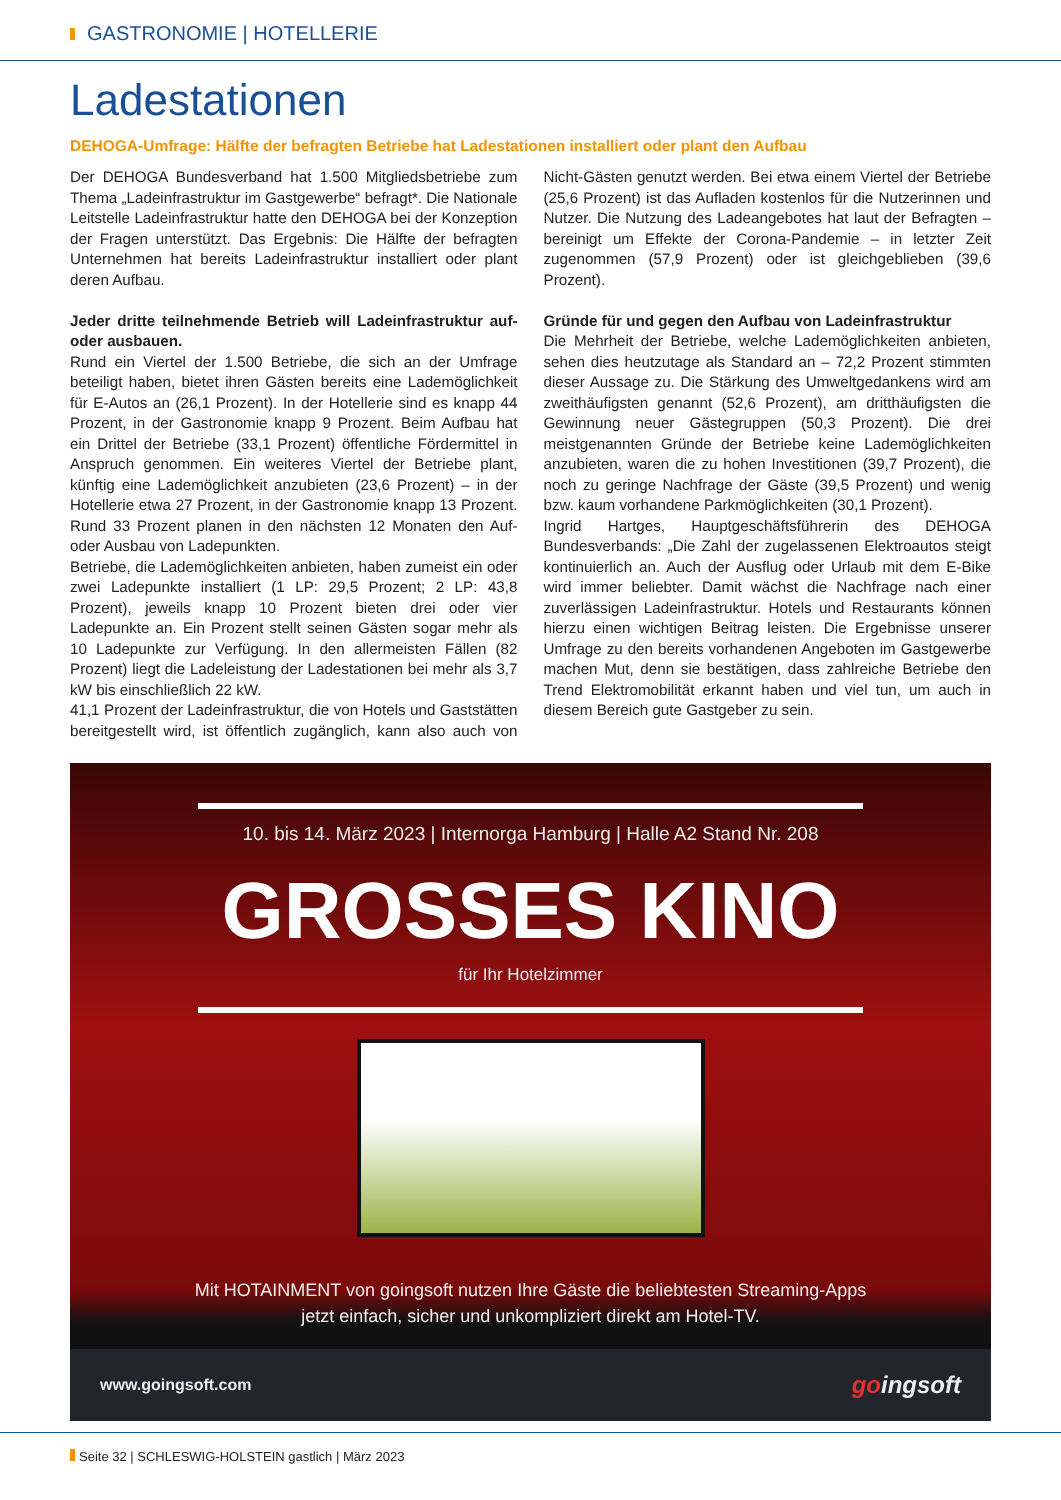GASTRONOMIE | HOTELLERIE
Ladestationen
DEHOGA-Umfrage: Hälfte der befragten Betriebe hat Ladestationen installiert oder plant den Aufbau
Der DEHOGA Bundesverband hat 1.500 Mitgliedsbetriebe zum Thema „Ladeinfrastruktur im Gastgewerbe“ befragt*. Die Nationale Leitstelle Ladeinfrastruktur hatte den DEHOGA bei der Konzeption der Fragen unterstützt. Das Ergebnis: Die Hälfte der befragten Unternehmen hat bereits Ladeinfrastruktur installiert oder plant deren Aufbau.
Jeder dritte teilnehmende Betrieb will Ladeinfrastruktur auf- oder ausbauen.
Rund ein Viertel der 1.500 Betriebe, die sich an der Umfrage beteiligt haben, bietet ihren Gästen bereits eine Lademöglichkeit für E-Autos an (26,1 Prozent). In der Hotellerie sind es knapp 44 Prozent, in der Gastronomie knapp 9 Prozent. Beim Aufbau hat ein Drittel der Betriebe (33,1 Prozent) öffentliche Fördermittel in Anspruch genommen. Ein weiteres Viertel der Betriebe plant, künftig eine Lademöglichkeit anzubieten (23,6 Prozent) – in der Hotellerie etwa 27 Prozent, in der Gastronomie knapp 13 Prozent. Rund 33 Prozent planen in den nächsten 12 Monaten den Auf- oder Ausbau von Ladepunkten.
Betriebe, die Lademöglichkeiten anbieten, haben zumeist ein oder zwei Ladepunkte installiert (1 LP: 29,5 Prozent; 2 LP: 43,8 Prozent), jeweils knapp 10 Prozent bieten drei oder vier Ladepunkte an. Ein Prozent stellt seinen Gästen sogar mehr als 10 Ladepunkte zur Verfügung. In den allermeisten Fällen (82 Prozent) liegt die Ladeleistung der Ladestationen bei mehr als 3,7 kW bis einschließlich 22 kW.
41,1 Prozent der Ladeinfrastruktur, die von Hotels und Gaststätten bereitgestellt wird, ist öffentlich zugänglich, kann also auch von Nicht-Gästen genutzt werden. Bei etwa einem Viertel der Betriebe (25,6 Prozent) ist das Aufladen kostenlos für die Nutzerinnen und Nutzer. Die Nutzung des Ladeangebotes hat laut der Befragten – bereinigt um Effekte der Corona-Pandemie – in letzter Zeit zugenommen (57,9 Prozent) oder ist gleichgeblieben (39,6 Prozent).
Gründe für und gegen den Aufbau von Ladeinfrastruktur
Die Mehrheit der Betriebe, welche Lademöglichkeiten anbieten, sehen dies heutzutage als Standard an – 72,2 Prozent stimmten dieser Aussage zu. Die Stärkung des Umweltgedankens wird am zweithäufigsten genannt (52,6 Prozent), am dritthäufigsten die Gewinnung neuer Gästegruppen (50,3 Prozent). Die drei meistgenannten Gründe der Betriebe keine Lademöglichkeiten anzubieten, waren die zu hohen Investitionen (39,7 Prozent), die noch zu geringe Nachfrage der Gäste (39,5 Prozent) und wenig bzw. kaum vorhandene Parkmöglichkeiten (30,1 Prozent).
Ingrid Hartges, Hauptgeschäftsführerin des DEHOGA Bundesverbands: „Die Zahl der zugelassenen Elektroautos steigt kontinuierlich an. Auch der Ausflug oder Urlaub mit dem E-Bike wird immer beliebter. Damit wächst die Nachfrage nach einer zuverlässigen Ladeinfrastruktur. Hotels und Restaurants können hierzu einen wichtigen Beitrag leisten. Die Ergebnisse unserer Umfrage zu den bereits vorhandenen Angeboten im Gastgewerbe machen Mut, denn sie bestätigen, dass zahlreiche Betriebe den Trend Elektromobilität erkannt haben und viel tun, um auch in diesem Bereich gute Gastgeber zu sein.
10. bis 14. März 2023 | Internorga Hamburg | Halle A2 Stand Nr. 208
GROSSES KINO
für Ihr Hotelzimmer
Mit HOTAINMENT von goingsoft nutzen Ihre Gäste die beliebtesten Streaming-Apps
jetzt einfach, sicher und unkompliziert direkt am Hotel-TV.
www.goingsoft.com goingsoft
Seite 32 | SCHLESWIG-HOLSTEIN gastlich | März 2023